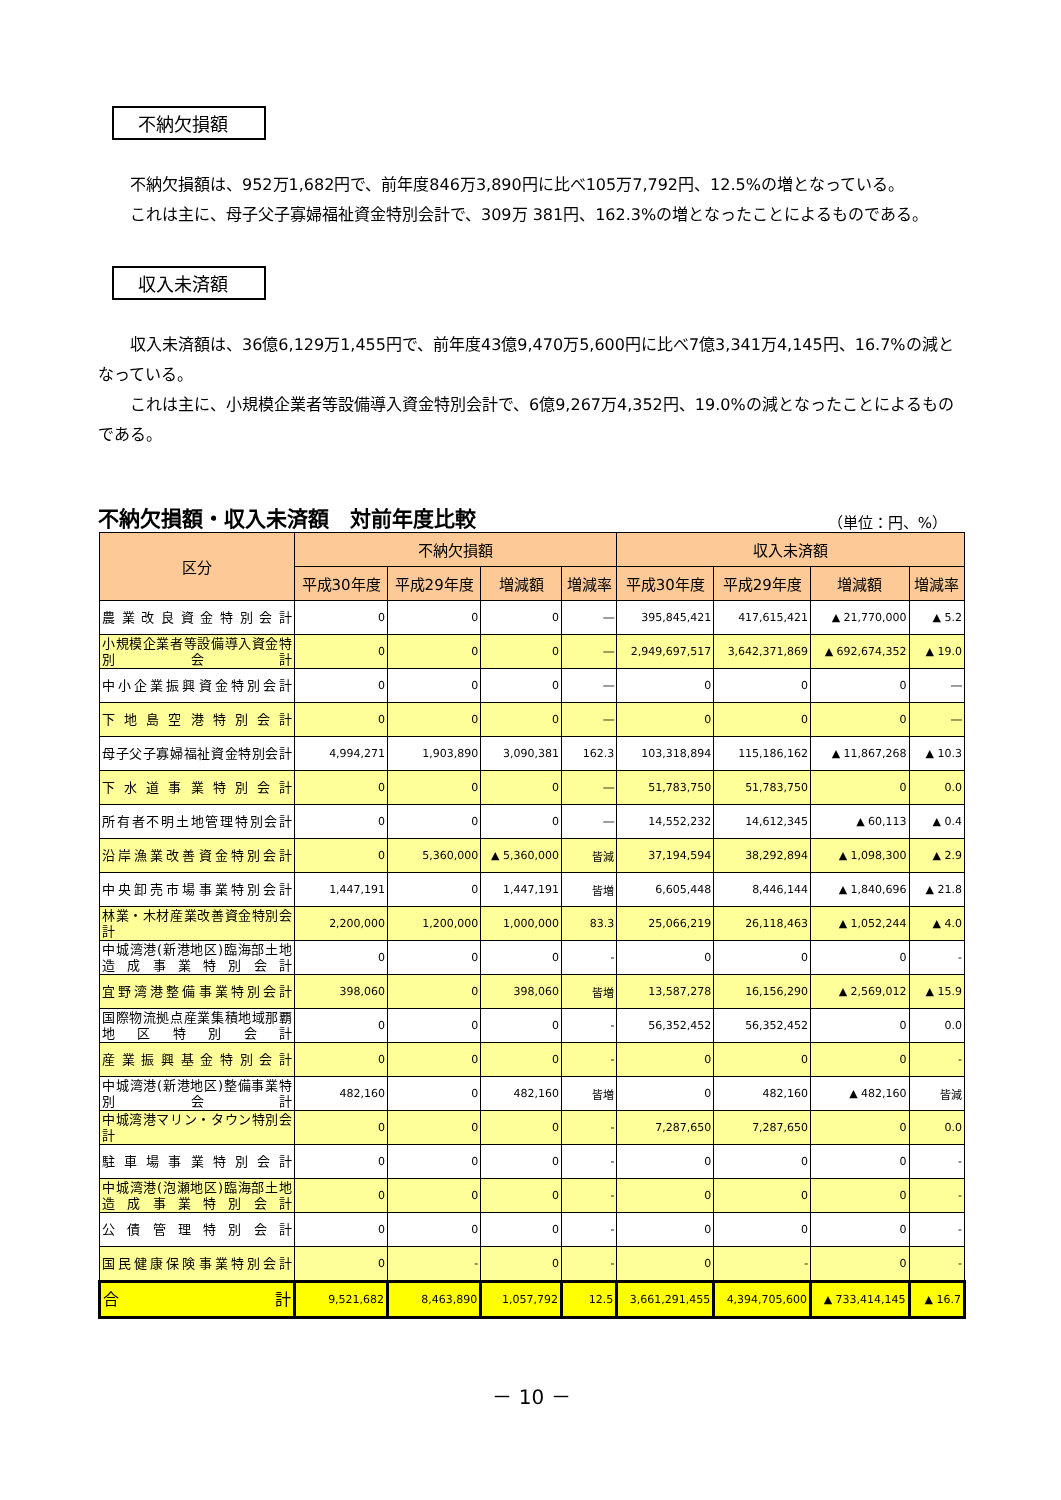不納欠損額
不納欠損額は、952万1,682円で、前年度846万3,890円に比べ105万7,792円、12.5%の増となっている。
これは主に、母子父子寡婦福祉資金特別会計で、309万 381円、162.3%の増となったことによるものである。
収入未済額
収入未済額は、36億6,129万1,455円で、前年度43億9,470万5,600円に比べ7億3,341万4,145円、16.7%の減となっている。
これは主に、小規模企業者等設備導入資金特別会計で、6億9,267万4,352円、19.0%の減となったことによるものである。
不納欠損額・収入未済額　対前年度比較 （単位：円、%）
| 区分 | 不納欠損額 | | | | 収入未済額 | | | |
| --- | --- | --- | --- | --- | --- | --- | --- | --- |
| | 平成30年度 | 平成29年度 | 増減額 | 増減率 | 平成30年度 | 平成29年度 | 増減額 | 増減率 |
| 農業改良資金特別会計 | 0 | 0 | 0 | ― | 395,845,421 | 417,615,421 | ▲ 21,770,000 | ▲ 5.2 |
| 小規模企業者等設備導入資金特別会計 | 0 | 0 | 0 | ― | 2,949,697,517 | 3,642,371,869 | ▲ 692,674,352 | ▲ 19.0 |
| 中小企業振興資金特別会計 | 0 | 0 | 0 | ― | 0 | 0 | 0 | ― |
| 下地島空港特別会計 | 0 | 0 | 0 | ― | 0 | 0 | 0 | ― |
| 母子父子寡婦福祉資金特別会計 | 4,994,271 | 1,903,890 | 3,090,381 | 162.3 | 103,318,894 | 115,186,162 | ▲ 11,867,268 | ▲ 10.3 |
| 下水道事業特別会計 | 0 | 0 | 0 | ― | 51,783,750 | 51,783,750 | 0 | 0.0 |
| 所有者不明土地管理特別会計 | 0 | 0 | 0 | ― | 14,552,232 | 14,612,345 | ▲ 60,113 | ▲ 0.4 |
| 沿岸漁業改善資金特別会計 | 0 | 5,360,000 | ▲ 5,360,000 | 皆減 | 37,194,594 | 38,292,894 | ▲ 1,098,300 | ▲ 2.9 |
| 中央卸売市場事業特別会計 | 1,447,191 | 0 | 1,447,191 | 皆増 | 6,605,448 | 8,446,144 | ▲ 1,840,696 | ▲ 21.8 |
| 林業・木材産業改善資金特別会計 | 2,200,000 | 1,200,000 | 1,000,000 | 83.3 | 25,066,219 | 26,118,463 | ▲ 1,052,244 | ▲ 4.0 |
| 中城湾港(新港地区)臨海部土地造成事業特別会計 | 0 | 0 | 0 | - | 0 | 0 | 0 | - |
| 宜野湾港整備事業特別会計 | 398,060 | 0 | 398,060 | 皆増 | 13,587,278 | 16,156,290 | ▲ 2,569,012 | ▲ 15.9 |
| 国際物流拠点産業集積地域那覇地区特別会計 | 0 | 0 | 0 | - | 56,352,452 | 56,352,452 | 0 | 0.0 |
| 産業振興基金特別会計 | 0 | 0 | 0 | - | 0 | 0 | 0 | - |
| 中城湾港(新港地区)整備事業特別会計 | 482,160 | 0 | 482,160 | 皆増 | 0 | 482,160 | ▲ 482,160 | 皆減 |
| 中城湾港マリン・タウン特別会計 | 0 | 0 | 0 | - | 7,287,650 | 7,287,650 | 0 | 0.0 |
| 駐車場事業特別会計 | 0 | 0 | 0 | - | 0 | 0 | 0 | - |
| 中城湾港(泡瀬地区)臨海部土地造成事業特別会計 | 0 | 0 | 0 | - | 0 | 0 | 0 | - |
| 公債管理特別会計 | 0 | 0 | 0 | - | 0 | 0 | 0 | - |
| 国民健康保険事業特別会計 | 0 | - | 0 | - | 0 | - | 0 | - |
| 合 計 | 9,521,682 | 8,463,890 | 1,057,792 | 12.5 | 3,661,291,455 | 4,394,705,600 | ▲ 733,414,145 | ▲ 16.7 |
－ 10 －